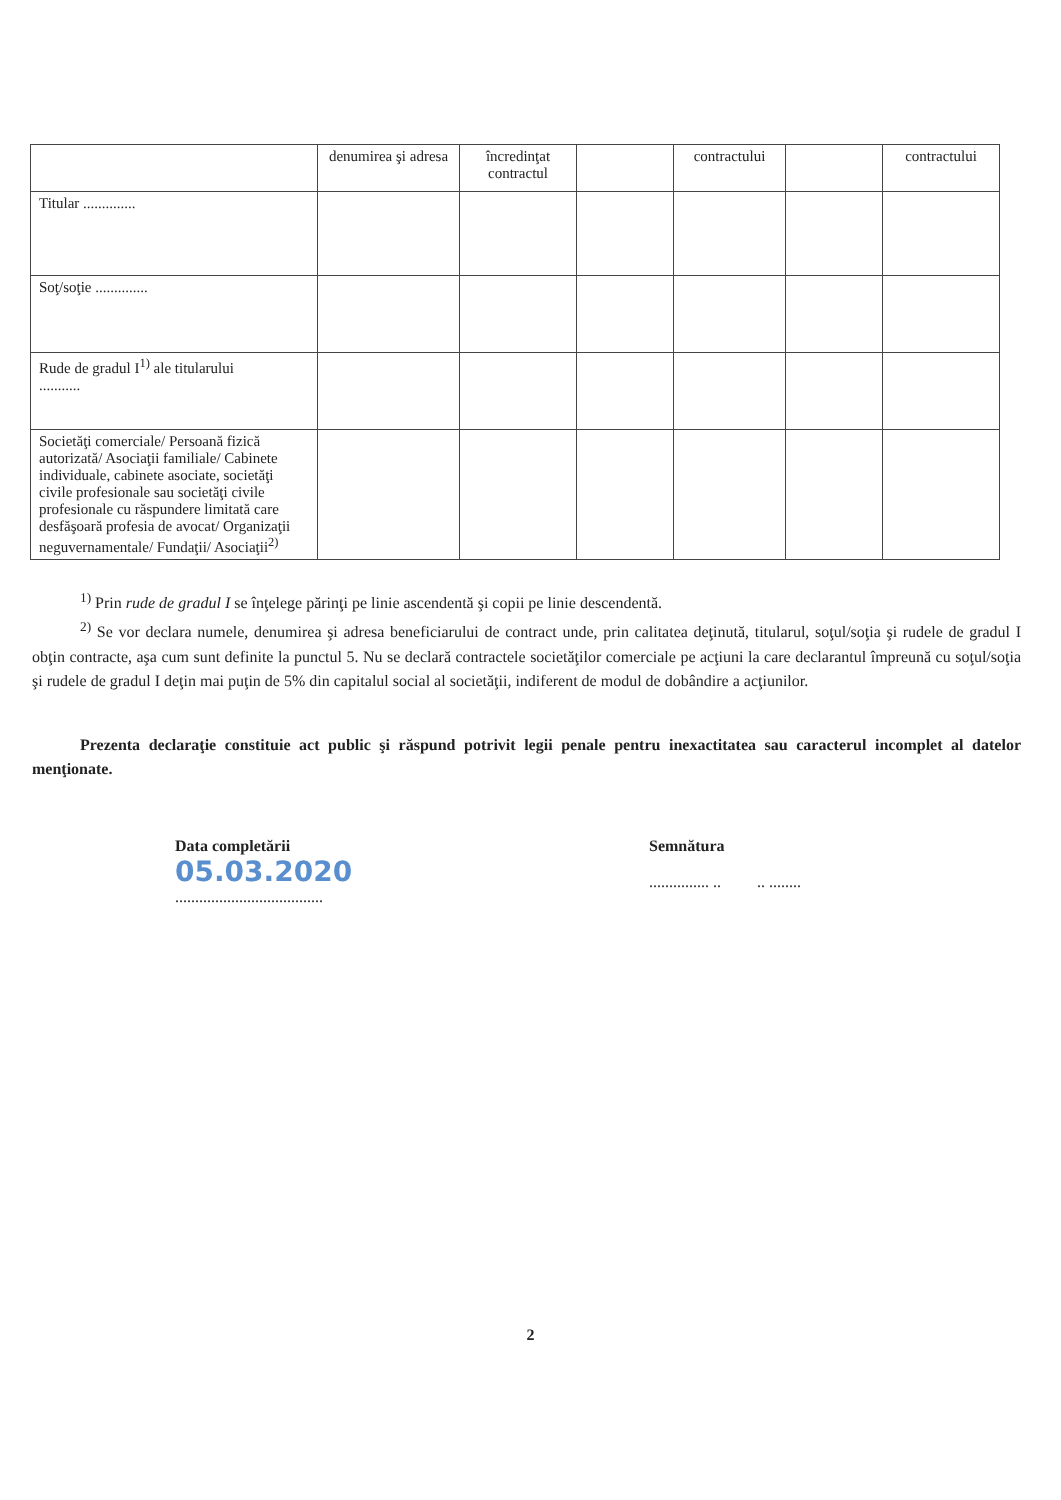| | denumirea şi adresa | încredinţat contractul | | contractului | | contractului |
| --- | --- | --- | --- | --- | --- | --- |
| Titular .............. | | | | | | |
| Soţ/soţie .............. | | | | | | |
| Rude de gradul I<sup>1)</sup> ale titularului ........... | | | | | | |
| Societăţi comerciale/ Persoană fizică autorizată/ Asociaţii familiale/ Cabinete individuale, cabinete asociate, societăţi civile profesionale sau societăţi civile profesionale cu răspundere limitată care desfăşoară profesia de avocat/ Organizaţii neguvernamentale/ Fundaţii/ Asociaţii<sup>2)</sup> | | | | | | |
<sup>1)</sup> Prin rude de gradul I se înţelege părinţi pe linie ascendentă şi copii pe linie descendentă.
<sup>2)</sup> Se vor declara numele, denumirea şi adresa beneficiarului de contract unde, prin calitatea deţinută, titularul, soţul/soţia şi rudele de gradul I obţin contracte, aşa cum sunt definite la punctul 5. Nu se declară contractele societăţilor comerciale pe acţiuni la care declarantul împreună cu soţul/soţia şi rudele de gradul I deţin mai puţin de 5% din capitalul social al societăţii, indiferent de modul de dobândire a acţiunilor.
Prezenta declaraţie constituie act public şi răspund potrivit legii penale pentru inexactitatea sau caracterul incomplet al datelor menţionate.
Data completării
05.03.2020
.....................................
Semnătura
............... .. .. ........
2